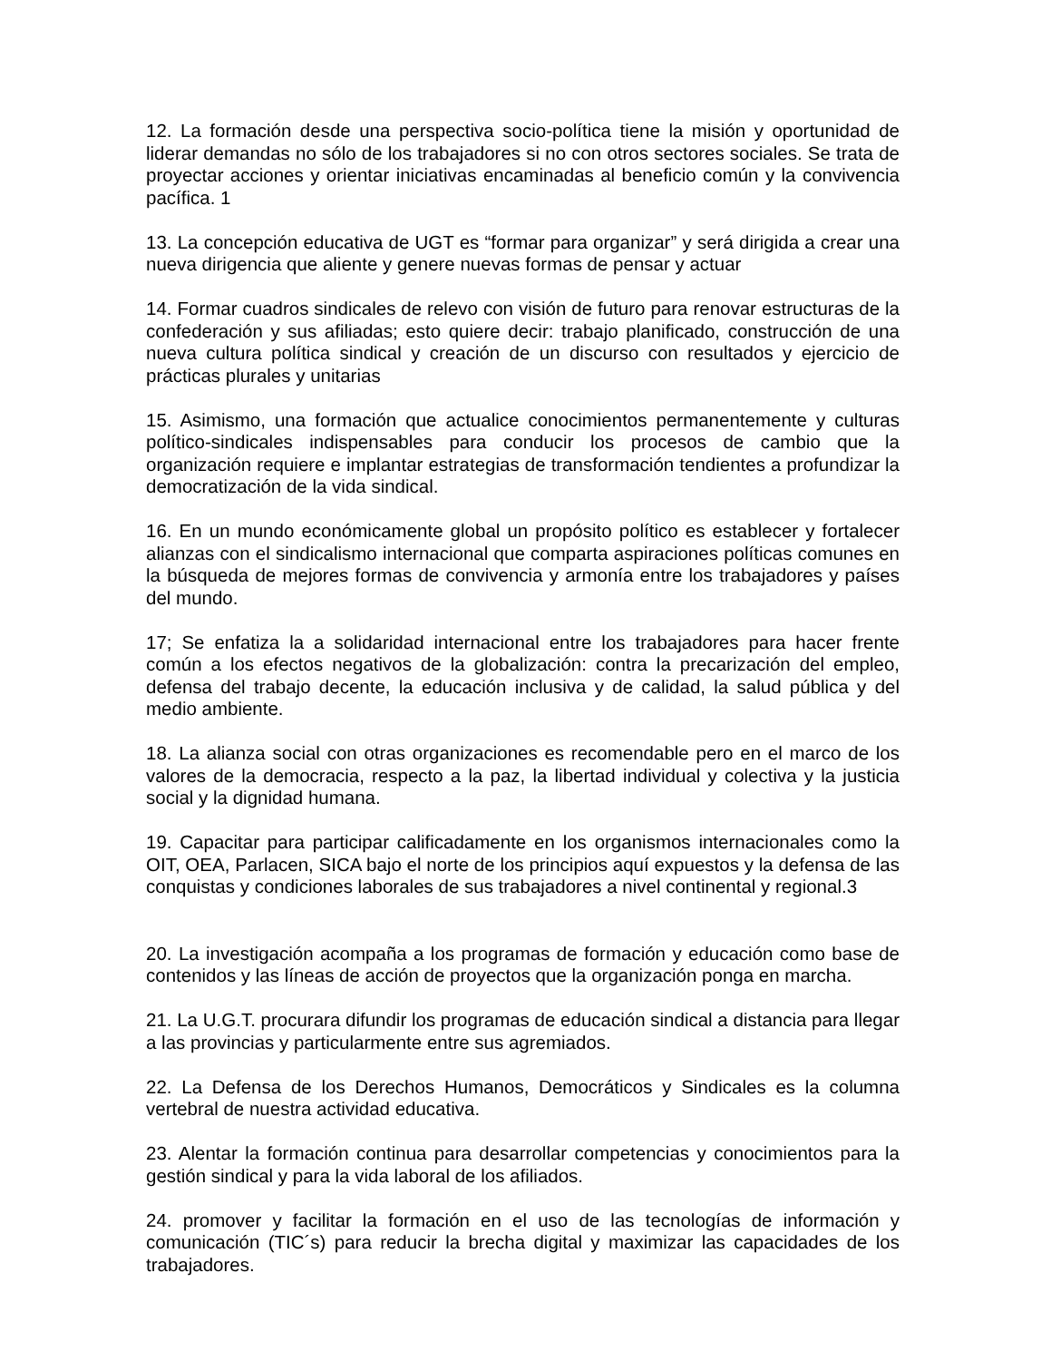12. La formación desde una perspectiva socio-política tiene la misión y oportunidad de liderar demandas no sólo de los trabajadores si no con otros sectores sociales. Se trata de proyectar acciones y orientar iniciativas encaminadas al beneficio común y la convivencia pacífica. 1
13. La concepción educativa de UGT es “formar para organizar” y será dirigida a crear una nueva dirigencia que aliente y genere nuevas formas de pensar y actuar
14. Formar cuadros sindicales de relevo con visión de futuro para renovar estructuras de la confederación y sus afiliadas; esto quiere decir: trabajo planificado, construcción de una nueva cultura política sindical y creación de un discurso con resultados y ejercicio de prácticas plurales y unitarias
15. Asimismo, una formación que actualice conocimientos permanentemente y culturas político-sindicales indispensables para conducir los procesos de cambio que la organización requiere e implantar estrategias de transformación tendientes a profundizar la democratización de la vida sindical.
16. En un mundo económicamente global un propósito político es establecer y fortalecer alianzas con el sindicalismo internacional que comparta aspiraciones políticas comunes en la búsqueda de mejores formas de convivencia y armonía entre los trabajadores y países del mundo.
17; Se enfatiza la a solidaridad internacional entre los trabajadores para hacer frente común a los efectos negativos de la globalización: contra la precarización del empleo, defensa del trabajo decente, la educación inclusiva y de calidad, la salud pública y del medio ambiente.
18. La alianza social con otras organizaciones es recomendable pero en el marco de los valores de la democracia, respecto a la paz, la libertad individual y colectiva y la justicia social y la dignidad humana.
19. Capacitar para participar calificadamente en los organismos internacionales como la OIT, OEA, Parlacen, SICA bajo el norte de los principios aquí expuestos y la defensa de las conquistas y condiciones laborales de sus trabajadores a nivel continental y regional.3
20. La investigación acompaña a los programas de formación y educación como base de contenidos y las líneas de acción de proyectos que la organización ponga en marcha.
21. La U.G.T. procurara difundir los programas de educación sindical a distancia para llegar a las provincias y particularmente entre sus agremiados.
22. La Defensa de los Derechos Humanos, Democráticos y Sindicales es la columna vertebral de nuestra actividad educativa.
23. Alentar la formación continua para desarrollar competencias y conocimientos para la gestión sindical y para la vida laboral de los afiliados.
24. promover y facilitar la formación en el uso de las tecnologías de información y comunicación (TIC´s) para reducir la brecha digital y maximizar las capacidades de los trabajadores.